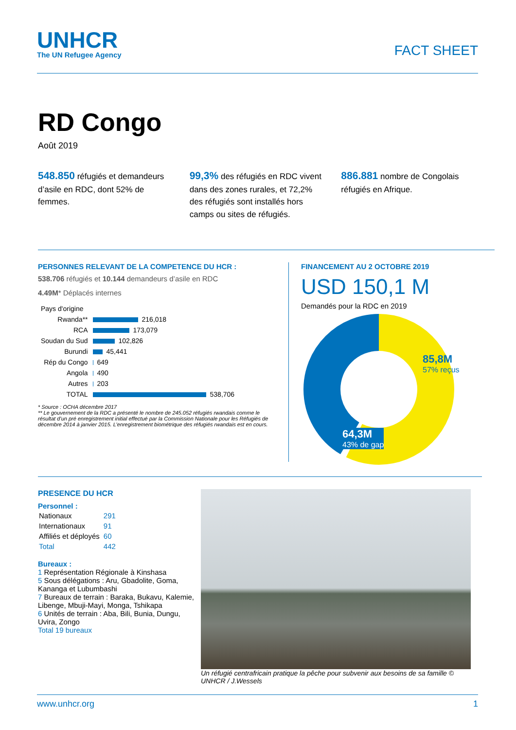UNHCR
The UN Refugee Agency
FACT SHEET
RD Congo
Août 2019
548.850 réfugiés et demandeurs d’asile en RDC, dont 52% de femmes.
99,3% des réfugiés en RDC vivent dans des zones rurales, et 72,2% des réfugiés sont installés hors camps ou sites de réfugiés.
886.881 nombre de Congolais réfugiés en Afrique.
PERSONNES RELEVANT DE LA COMPETENCE DU HCR :
538.706 réfugiés et 10.144 demandeurs d’asile en RDC
4.49M* Déplacés internes
| Pays d'origine | |
| Rwanda** | 216,018 |
| RCA | 173,079 |
| Soudan du Sud | 102,826 |
| Burundi | 45,441 |
| Rép du Congo | 649 |
| Angola | 490 |
| Autres | 203 |
| TOTAL | 538,706 |
* Source : OCHA décembre 2017
** Le gouvernement de la RDC a présenté le nombre de 245.052 réfugiés rwandais comme le résultat d’un pré enregistrement initial effectué par la Commission Nationale pour les Réfugiés de décembre 2014 à janvier 2015. L’enregistrement biométrique des réfugiés rwandais est en cours.
FINANCEMENT AU 2 OCTOBRE 2019
USD 150,1 M
Demandés pour la RDC en 2019
85,8M
57% reçus
64,3M
43% de gap
PRESENCE DU HCR
Personnel :
| Nationaux | 291 |
| Internationaux | 91 |
| Affiliés et déployés | 60 |
| Total | 442 |
Bureaux :
1 Représentation Régionale à Kinshasa
5 Sous délégations : Aru, Gbadolite, Goma, Kananga et Lubumbashi
7 Bureaux de terrain : Baraka, Bukavu, Kalemie, Libenge, Mbuji-Mayi, Monga, Tshikapa
6 Unités de terrain : Aba, Bili, Bunia, Dungu, Uvira, Zongo
Total 19 bureaux
Un réfugié centrafricain pratique la pêche pour subvenir aux besoins de sa famille © UNHCR / J.Wessels
www.unhcr.org 1